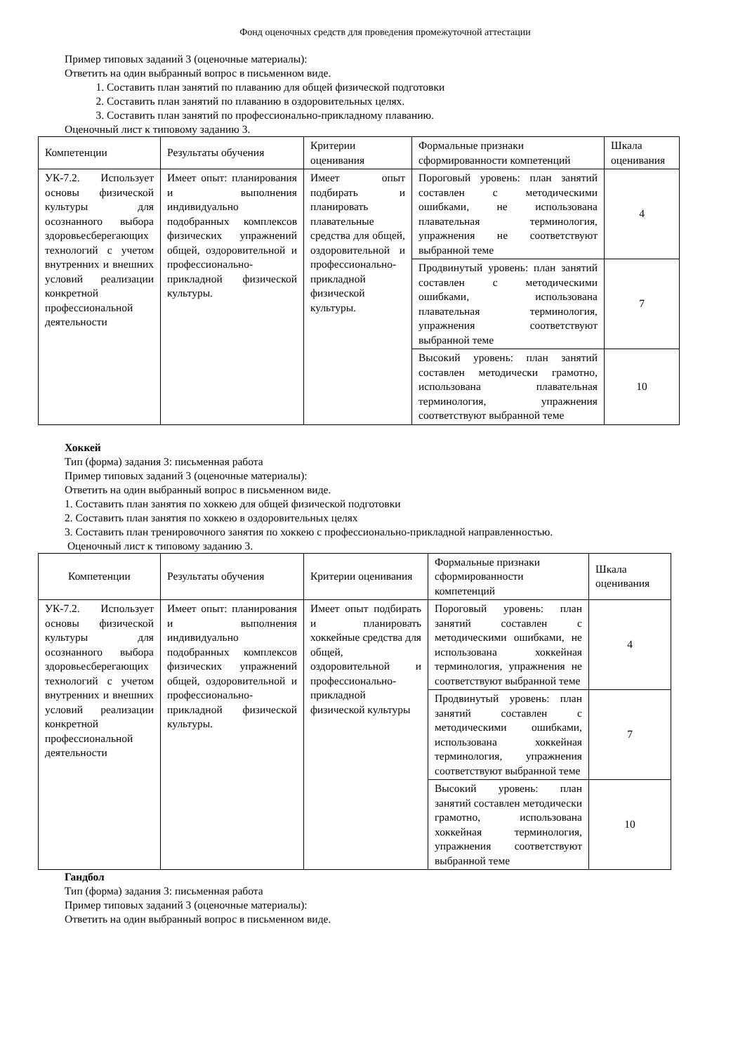Фонд оценочных средств для проведения промежуточной аттестации
Пример типовых заданий 3 (оценочные материалы):
Ответить на один выбранный вопрос в письменном виде.
1. Составить план занятий по плаванию для общей физической подготовки
2. Составить план занятий по плаванию в оздоровительных целях.
3. Составить план занятий по профессионально-прикладному плаванию.
Оценочный лист к типовому заданию 3.
| Компетенции | Результаты обучения | Критерии оценивания | Формальные признаки сформированности компетенций | Шкала оценивания |
| УК-7.2. Использует основы физической культуры для осознанного выбора здоровьесберегающих технологий с учетом внутренних и внешних условий реализации конкретной профессиональной деятельности | Имеет опыт: планирования и выполнения индивидуально подобранных комплексов физических упражнений общей, оздоровительной и профессионально-прикладной физической культуры. | Имеет опыт подбирать и планировать плавательные средства для общей, оздоровительной и профессионально-прикладной физической культуры. | Пороговый уровень: план занятий составлен с методическими ошибками, не использована плавательная терминология, упражнения не соответствуют выбранной теме | 4 |
| | | | Продвинутый уровень: план занятий составлен с методическими ошибками, использована плавательная терминология, упражнения соответствуют выбранной теме | 7 |
| | | | Высокий уровень: план занятий составлен методически грамотно, использована плавательная терминология, упражнения соответствуют выбранной теме | 10 |
Хоккей
Тип (форма) задания 3: письменная работа
Пример типовых заданий 3 (оценочные материалы):
Ответить на один выбранный вопрос в письменном виде.
1. Составить план занятия по хоккею для общей физической подготовки
2. Составить план занятия по хоккею в оздоровительных целях
3. Составить план тренировочного занятия по хоккею с профессионально-прикладной направленностью.
Оценочный лист к типовому заданию 3.
| Компетенции | Результаты обучения | Критерии оценивания | Формальные признаки сформированности компетенций | Шкала оценивания |
| УК-7.2. Использует основы физической культуры для осознанного выбора здоровьесберегающих технологий с учетом внутренних и внешних условий реализации конкретной профессиональной деятельности | Имеет опыт: планирования и выполнения индивидуально подобранных комплексов физических упражнений общей, оздоровительной и профессионально-прикладной физической культуры. | Имеет опыт подбирать и планировать хоккейные средства для общей, оздоровительной и профессионально-прикладной физической культуры | Пороговый уровень: план занятий составлен с методическими ошибками, не использована хоккейная терминология, упражнения не соответствуют выбранной теме | 4 |
| | | | Продвинутый уровень: план занятий составлен с методическими ошибками, использована хоккейная терминология, упражнения соответствуют выбранной теме | 7 |
| | | | Высокий уровень: план занятий составлен методически грамотно, использована хоккейная терминология, упражнения соответствуют выбранной теме | 10 |
Гандбол
Тип (форма) задания 3: письменная работа
Пример типовых заданий 3 (оценочные материалы):
Ответить на один выбранный вопрос в письменном виде.